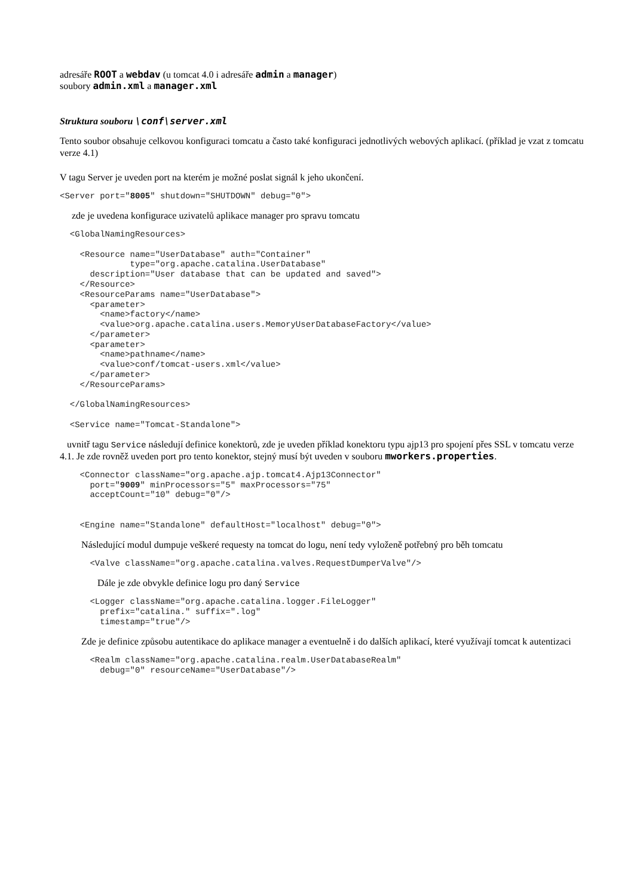adresáře ROOT a webdav (u tomcat 4.0 i adresáře admin a manager)
soubory admin.xml a manager.xml
Struktura souboru \conf\server.xml
Tento soubor obsahuje celkovou konfiguraci tomcatu a často také konfiguraci jednotlivých webových aplikací. (příklad je vzat z tomcatu verze 4.1)
V tagu Server je uveden port na kterém je možné poslat signál k jeho ukončení.
<Server port="8005" shutdown="SHUTDOWN" debug="0">
zde je uvedena konfigurace uzivatelů aplikace manager pro spravu tomcatu
  <GlobalNamingResources>

    <Resource name="UserDatabase" auth="Container"
              type="org.apache.catalina.UserDatabase"
      description="User database that can be updated and saved">
    </Resource>
    <ResourceParams name="UserDatabase">
      <parameter>
        <name>factory</name>
        <value>org.apache.catalina.users.MemoryUserDatabaseFactory</value>
      </parameter>
      <parameter>
        <name>pathname</name>
        <value>conf/tomcat-users.xml</value>
      </parameter>
    </ResourceParams>

  </GlobalNamingResources>

  <Service name="Tomcat-Standalone">
uvnitř tagu Service následují definice konektorů, zde je uveden příklad konektoru typu ajp13 pro spojení přes SSL v tomcatu verze 4.1. Je zde rovněž uveden port pro tento konektor, stejný musí být uveden v souboru mworkers.properties.
    <Connector className="org.apache.ajp.tomcat4.Ajp13Connector"
      port="9009" minProcessors="5" maxProcessors="75"
      acceptCount="10" debug="0"/>


    <Engine name="Standalone" defaultHost="localhost" debug="0">
Následující modul dumpuje veškeré requesty na tomcat do logu, není tedy vyloženě potřebný pro běh tomcatu
      <Valve className="org.apache.catalina.valves.RequestDumperValve"/>
Dále je zde obvykle definice logu pro daný Service
      <Logger className="org.apache.catalina.logger.FileLogger"
        prefix="catalina." suffix=".log"
        timestamp="true"/>
Zde je definice způsobu autentikace do aplikace manager a eventuelně i do dalších aplikací, které využívají tomcat k autentizaci
      <Realm className="org.apache.catalina.realm.UserDatabaseRealm"
        debug="0" resourceName="UserDatabase"/>